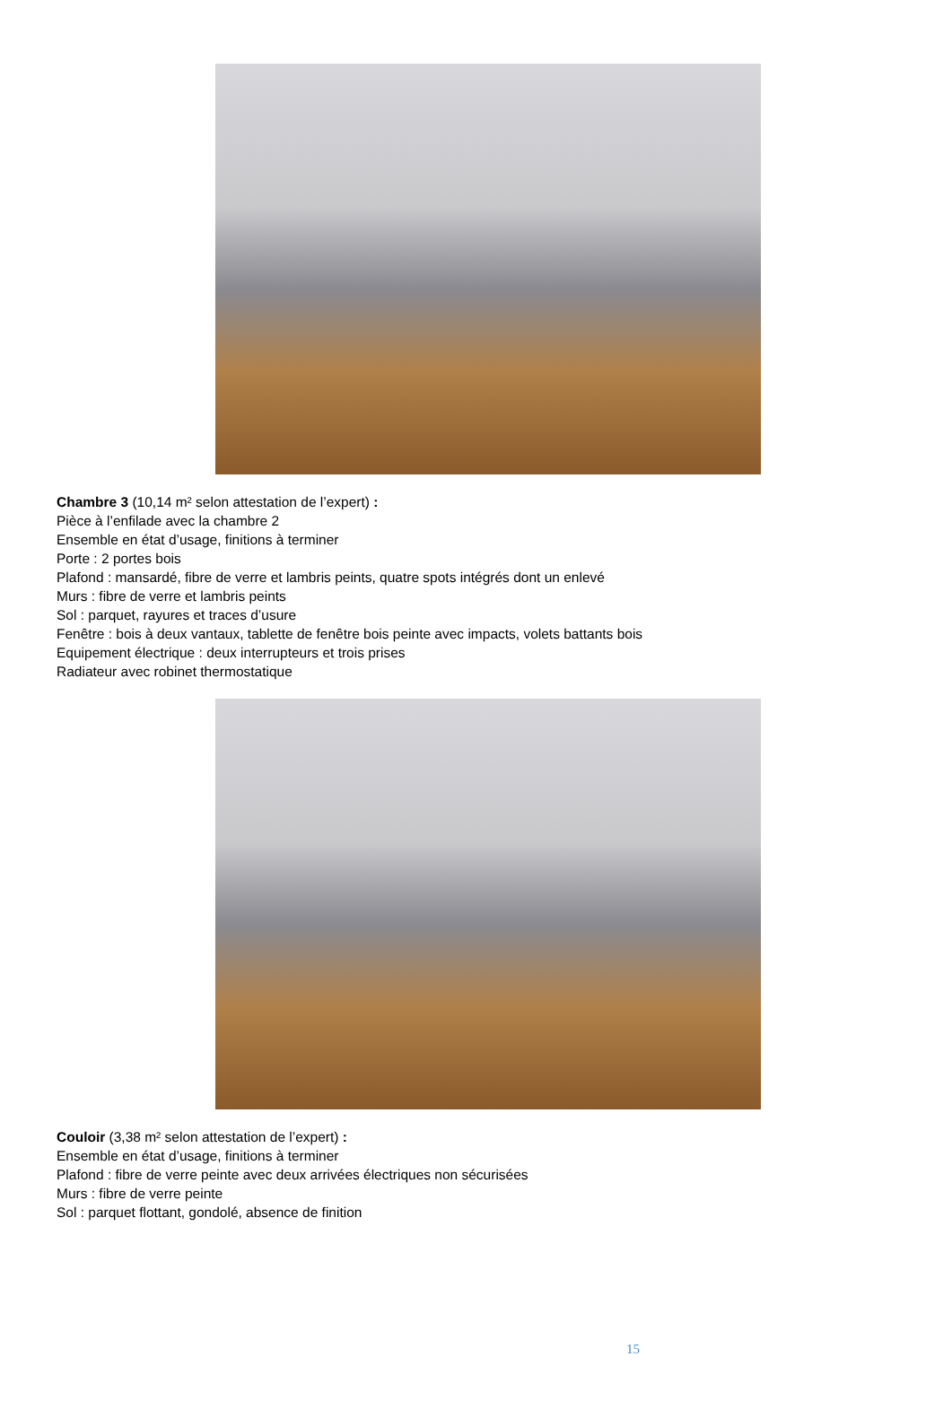Chambre 3 (10,14 m² selon attestation de l’expert) :
Pièce à l’enfilade avec la chambre 2
Ensemble en état d’usage, finitions à terminer
Porte : 2 portes bois
Plafond : mansardé, fibre de verre et lambris peints, quatre spots intégrés dont un enlevé
Murs : fibre de verre et lambris peints
Sol : parquet, rayures et traces d’usure
Fenêtre : bois à deux vantaux, tablette de fenêtre bois peinte avec impacts, volets battants bois
Equipement électrique : deux interrupteurs et trois prises
Radiateur avec robinet thermostatique
Couloir (3,38 m² selon attestation de l’expert) :
Ensemble en état d’usage, finitions à terminer
Plafond : fibre de verre peinte avec deux arrivées électriques non sécurisées
Murs : fibre de verre peinte
Sol : parquet flottant, gondolé, absence de finition
15